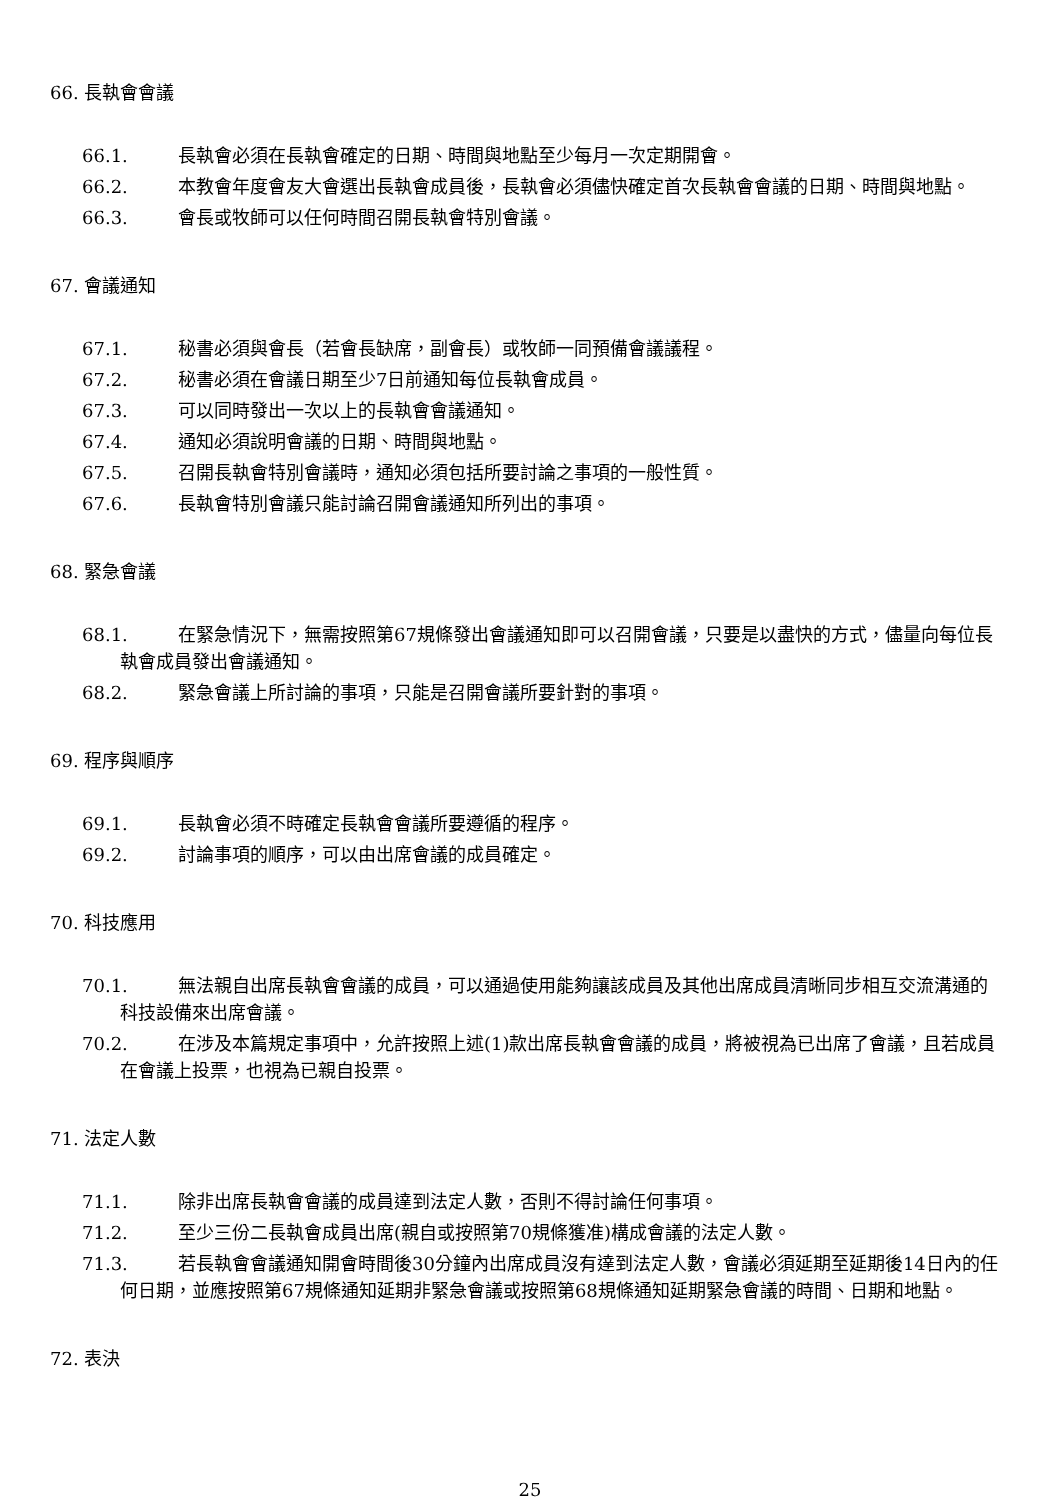66. 長執會會議
66.1. 長執會必須在長執會確定的日期、時間與地點至少每月一次定期開會。
66.2. 本教會年度會友大會選出長執會成員後，長執會必須儘快確定首次長執會會議的日期、時間與地點。
66.3. 會長或牧師可以任何時間召開長執會特別會議。
67. 會議通知
67.1. 秘書必須與會長（若會長缺席，副會長）或牧師一同預備會議議程。
67.2. 秘書必須在會議日期至少7日前通知每位長執會成員。
67.3. 可以同時發出一次以上的長執會會議通知。
67.4. 通知必須說明會議的日期、時間與地點。
67.5. 召開長執會特別會議時，通知必須包括所要討論之事項的一般性質。
67.6. 長執會特別會議只能討論召開會議通知所列出的事項。
68. 緊急會議
68.1. 在緊急情況下，無需按照第67規條發出會議通知即可以召開會議，只要是以盡快的方式，儘量向每位長執會成員發出會議通知。
68.2. 緊急會議上所討論的事項，只能是召開會議所要針對的事項。
69. 程序與順序
69.1. 長執會必須不時確定長執會會議所要遵循的程序。
69.2. 討論事項的順序，可以由出席會議的成員確定。
70. 科技應用
70.1. 無法親自出席長執會會議的成員，可以通過使用能夠讓該成員及其他出席成員清晰同步相互交流溝通的科技設備來出席會議。
70.2. 在涉及本篇規定事項中，允許按照上述(1)款出席長執會會議的成員，將被視為已出席了會議，且若成員在會議上投票，也視為已親自投票。
71. 法定人數
71.1. 除非出席長執會會議的成員達到法定人數，否則不得討論任何事項。
71.2. 至少三份二長執會成員出席(親自或按照第70規條獲准)構成會議的法定人數。
71.3. 若長執會會議通知開會時間後30分鐘內出席成員沒有達到法定人數，會議必須延期至延期後14日內的任何日期，並應按照第67規條通知延期非緊急會議或按照第68規條通知延期緊急會議的時間、日期和地點。
72. 表決
25